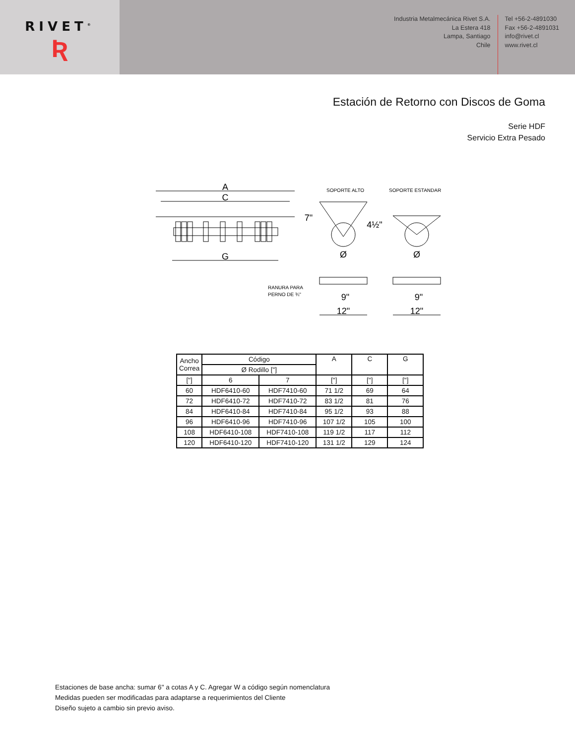RIVET<sup>®</sup>
Ʀ
Industria Metalmecánica Rivet S.A.
La Estera 418
Lampa, Santiago
Chile
Tel +56-2-4891030
Fax +56-2-4891031
info@rivet.cl
www.rivet.cl
Estación de Retorno con Discos de Goma
Serie HDF
Servicio Extra Pesado
A
C
G
7"
4½"
Ø
Ø
9"
12"
9"
12"
SOPORTE ALTO
SOPORTE ESTANDAR
RANURA PARA
PERNO DE ¾"
| Ancho Correa | Código | | A | C | G |
| | Ø Rodillo ["] | | | | |
| ["] | 6 | 7 | ["] | ["] | ["] |
| 60 | HDF6410-60 | HDF7410-60 | 71 1/2 | 69 | 64 |
| 72 | HDF6410-72 | HDF7410-72 | 83 1/2 | 81 | 76 |
| 84 | HDF6410-84 | HDF7410-84 | 95 1/2 | 93 | 88 |
| 96 | HDF6410-96 | HDF7410-96 | 107 1/2 | 105 | 100 |
| 108 | HDF6410-108 | HDF7410-108 | 119 1/2 | 117 | 112 |
| 120 | HDF6410-120 | HDF7410-120 | 131 1/2 | 129 | 124 |
Estaciones de base ancha: sumar 6" a cotas A y C. Agregar W a código según nomenclatura
Medidas pueden ser modificadas para adaptarse a requerimientos del Cliente
Diseño sujeto a cambio sin previo aviso.